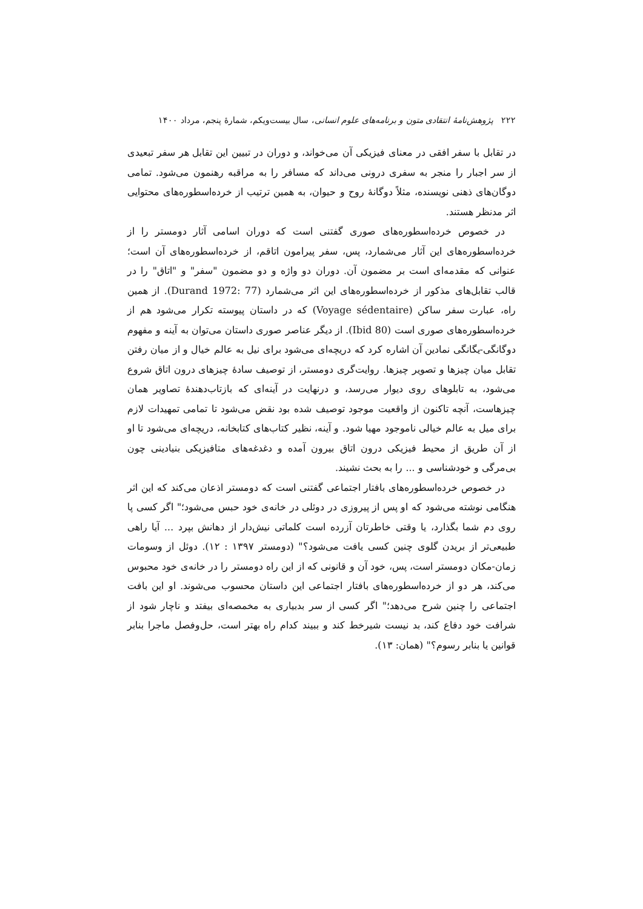۲۲۲ پژوهش‌نامهٔ انتقادی متون و برنامه‌های علوم انسانی، سال بیست‌ویکم، شمارهٔ پنجم، مرداد ۱۴۰۰
در تقابل با سفر افقی در معنای فیزیکی آن می‌خواند، و دوران در تبیین این تقابل هر سفر تبعیدی از سر اجبار را منجر به سفری درونی می‌داند که مسافر را به مراقبه رهنمون می‌شود. تمامی دوگان‌های ذهنی نویسنده، مثلاً دوگانهٔ روح و حیوان، به همین ترتیب از خرده‌اسطوره‌های محتوایی اثر مدنظر هستند.
در خصوص خرده‌اسطوره‌های صوری گفتنی است که دوران اسامی آثار دومستر را از خرده‌اسطوره‌های این آثار می‌شمارد، پس، سفر پیرامون اتاقم، از خرده‌اسطوره‌های آن است؛ عنوانی که مقدمه‌ای است بر مضمون آن. دوران دو واژه و دو مضمون "سفر" و "اتاق" را در قالب تقابل‌های مذکور از خرده‌اسطوره‌های این اثر می‌شمارد (Durand 1972: 77). از همین راه، عبارت سفر ساکن (Voyage sédentaire) که در داستان پیوسته تکرار می‌شود هم از خرده‌اسطوره‌های صوری است (Ibid 80). از دیگر عناصر صوری داستان می‌توان به آینه و مفهوم دوگانگی-یگانگی نمادین آن اشاره کرد که دریچه‌ای می‌شود برای نیل به عالم خیال و از میان رفتن تقابل میان چیزها و تصویر چیزها. روایت‌گری دومستر، از توصیف سادهٔ چیزهای درون اتاق شروع می‌شود، به تابلوهای روی دیوار می‌رسد، و درنهایت در آینه‌ای که بازتاب‌دهندهٔ تصاویر همان چیزهاست، آنچه تاکنون از واقعیت موجود توصیف شده بود نقض می‌شود تا تمامی تمهیدات لازم برای میل به عالم خیالی ناموجود مهیا شود. و آینه، نظیر کتاب‌های کتابخانه، دریچه‌ای می‌شود تا او از آن طریق از محیط فیزیکی درون اتاق بیرون آمده و دغدغه‌های متافیزیکی بنیادینی چون بی‌مرگی و خودشناسی و ... را به بحث نشیند.
در خصوص خرده‌اسطوره‌های بافتار اجتماعی گفتنی است که دومستر اذعان می‌کند که این اثر هنگامی نوشته می‌شود که او پس از پیروزی در دوئلی در خانه‌ی خود حبس می‌شود؛" اگر کسی پا روی دم شما بگذارد، یا وقتی خاطرتان آزرده است کلماتی نیش‌دار از دهانش بپرد ... آیا راهی طبیعی‌تر از بریدن گلوی چنین کسی یافت می‌شود؟" (دومستر ۱۳۹۷ : ۱۲). دوئل از وسومات زمان-مکان دومستر است، پس، خود آن و قانونی که از این راه دومستر را در خانه‌ی خود محبوس می‌کند، هر دو از خرده‌اسطوره‌های بافتار اجتماعی این داستان محسوب می‌شوند. او این بافت اجتماعی را چنین شرح می‌دهد؛" اگر کسی از سر بدبیاری به مخمصه‌ای بیفتد و ناچار شود از شرافت خود دفاع کند، بد نیست شیرخط کند و ببیند کدام راه بهتر است، حل‌وفصل ماجرا بنابر قوانین یا بنابر رسوم؟" (همان: ۱۳).